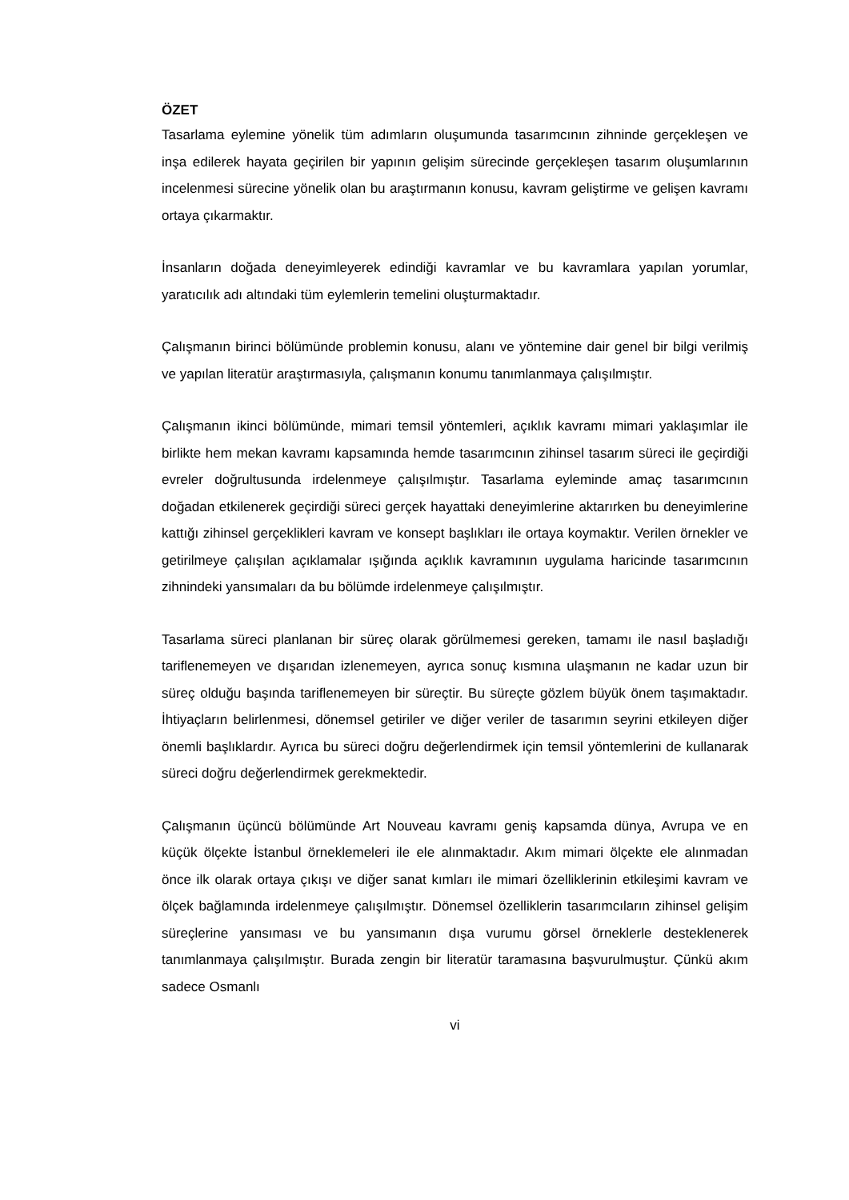ÖZET
Tasarlama eylemine yönelik tüm adımların oluşumunda tasarımcının zihninde gerçekleşen ve inşa edilerek hayata geçirilen bir yapının gelişim sürecinde gerçekleşen tasarım oluşumlarının incelenmesi sürecine yönelik olan bu araştırmanın konusu, kavram geliştirme ve gelişen kavramı ortaya çıkarmaktır.
İnsanların doğada deneyimleyerek edindiği kavramlar ve bu kavramlara yapılan yorumlar, yaratıcılık adı altındaki tüm eylemlerin temelini oluşturmaktadır.
Çalışmanın birinci bölümünde problemin konusu, alanı ve yöntemine dair genel bir bilgi verilmiş ve yapılan literatür araştırmasıyla, çalışmanın konumu tanımlanmaya çalışılmıştır.
Çalışmanın ikinci bölümünde, mimari temsil yöntemleri, açıklık kavramı mimari yaklaşımlar ile birlikte hem mekan kavramı kapsamında hemde tasarımcının zihinsel tasarım süreci ile geçirdiği evreler doğrultusunda irdelenmeye çalışılmıştır. Tasarlama eyleminde amaç tasarımcının doğadan etkilenerek geçirdiği süreci gerçek hayattaki deneyimlerine aktarırken bu deneyimlerine kattığı zihinsel gerçeklikleri kavram ve konsept başlıkları ile ortaya koymaktır. Verilen örnekler ve getirilmeye çalışılan açıklamalar ışığında açıklık kavramının uygulama haricinde tasarımcının zihnindeki yansımaları da bu bölümde irdelenmeye çalışılmıştır.
Tasarlama süreci planlanan bir süreç olarak görülmemesi gereken, tamamı ile nasıl başladığı tariflenemeyen ve dışarıdan izlenemeyen, ayrıca sonuç kısmına ulaşmanın ne kadar uzun bir süreç olduğu başında tariflenemeyen bir süreçtir. Bu süreçte gözlem büyük önem taşımaktadır. İhtiyaçların belirlenmesi, dönemsel getiriler ve diğer veriler de tasarımın seyrini etkileyen diğer önemli başlıklardır. Ayrıca bu süreci doğru değerlendirmek için temsil yöntemlerini de kullanarak süreci doğru değerlendirmek gerekmektedir.
Çalışmanın üçüncü bölümünde Art Nouveau kavramı geniş kapsamda dünya, Avrupa ve en küçük ölçekte İstanbul örneklemeleri ile ele alınmaktadır. Akım mimari ölçekte ele alınmadan önce ilk olarak ortaya çıkışı ve diğer sanat kımları ile mimari özelliklerinin etkileşimi kavram ve ölçek bağlamında irdelenmeye çalışılmıştır. Dönemsel özelliklerin tasarımcıların zihinsel gelişim süreçlerine yansıması ve bu yansımanın dışa vurumu görsel örneklerle desteklenerek tanımlanmaya çalışılmıştır. Burada zengin bir literatür taramasına başvurulmuştur. Çünkü akım sadece Osmanlı
vi